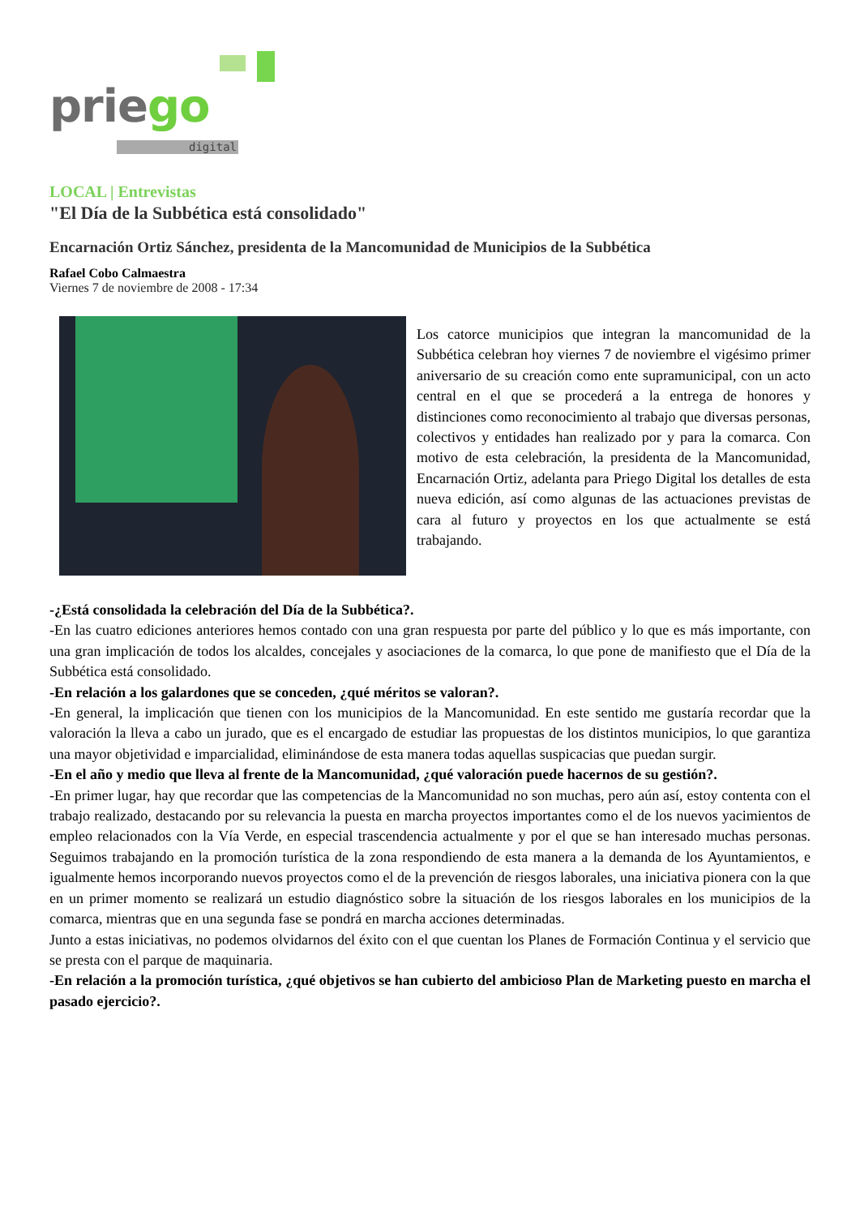priego
digital
LOCAL | Entrevistas
"El Día de la Subbética está consolidado"
Encarnación Ortiz Sánchez, presidenta de la Mancomunidad de Municipios de la Subbética
Rafael Cobo Calmaestra
Viernes 7 de noviembre de 2008 - 17:34
Los catorce municipios que integran la mancomunidad de la Subbética celebran hoy viernes 7 de noviembre el vigésimo primer aniversario de su creación como ente supramunicipal, con un acto central en el que se procederá a la entrega de honores y distinciones como reconocimiento al trabajo que diversas personas, colectivos y entidades han realizado por y para la comarca. Con motivo de esta celebración, la presidenta de la Mancomunidad, Encarnación Ortiz, adelanta para Priego Digital los detalles de esta nueva edición, así como algunas de las actuaciones previstas de cara al futuro y proyectos en los que actualmente se está trabajando.
-¿Está consolidada la celebración del Día de la Subbética?.
-En las cuatro ediciones anteriores hemos contado con una gran respuesta por parte del público y lo que es más importante, con una gran implicación de todos los alcaldes, concejales y asociaciones de la comarca, lo que pone de manifiesto que el Día de la Subbética está consolidado.
-En relación a los galardones que se conceden, ¿qué méritos se valoran?.
-En general, la implicación que tienen con los municipios de la Mancomunidad. En este sentido me gustaría recordar que la valoración la lleva a cabo un jurado, que es el encargado de estudiar las propuestas de los distintos municipios, lo que garantiza una mayor objetividad e imparcialidad, eliminándose de esta manera todas aquellas suspicacias que puedan surgir.
-En el año y medio que lleva al frente de la Mancomunidad, ¿qué valoración puede hacernos de su gestión?.
-En primer lugar, hay que recordar que las competencias de la Mancomunidad no son muchas, pero aún así, estoy contenta con el trabajo realizado, destacando por su relevancia la puesta en marcha proyectos importantes como el de los nuevos yacimientos de empleo relacionados con la Vía Verde, en especial trascendencia actualmente y por el que se han interesado muchas personas. Seguimos trabajando en la promoción turística de la zona respondiendo de esta manera a la demanda de los Ayuntamientos, e igualmente hemos incorporando nuevos proyectos como el de la prevención de riesgos laborales, una iniciativa pionera con la que en un primer momento se realizará un estudio diagnóstico sobre la situación de los riesgos laborales en los municipios de la comarca, mientras que en una segunda fase se pondrá en marcha acciones determinadas.
Junto a estas iniciativas, no podemos olvidarnos del éxito con el que cuentan los Planes de Formación Continua y el servicio que se presta con el parque de maquinaria.
-En relación a la promoción turística, ¿qué objetivos se han cubierto del ambicioso Plan de Marketing puesto en marcha el pasado ejercicio?.